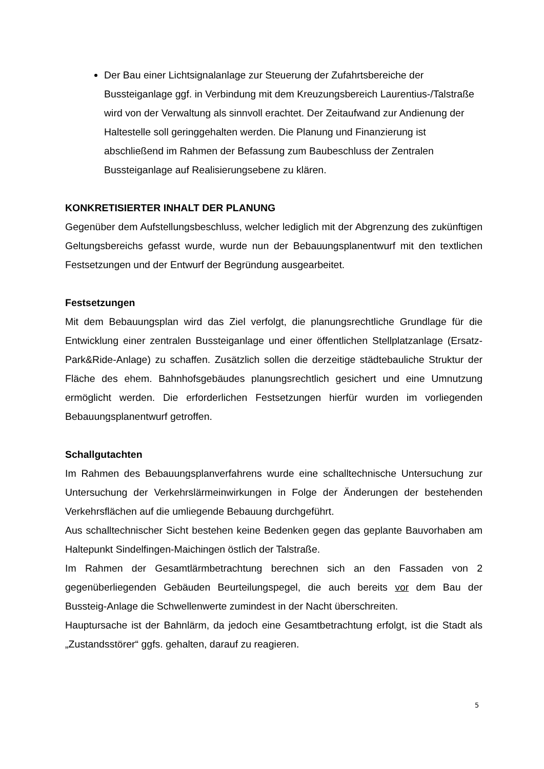Der Bau einer Lichtsignalanlage zur Steuerung der Zufahrtsbereiche der Bussteiganlage ggf. in Verbindung mit dem Kreuzungsbereich Laurentius-/Talstraße wird von der Verwaltung als sinnvoll erachtet. Der Zeitaufwand zur Andienung der Haltestelle soll geringgehalten werden. Die Planung und Finanzierung ist abschließend im Rahmen der Befassung zum Baubeschluss der Zentralen Bussteiganlage auf Realisierungsebene zu klären.
KONKRETISIERTER INHALT DER PLANUNG
Gegenüber dem Aufstellungsbeschluss, welcher lediglich mit der Abgrenzung des zukünftigen Geltungsbereichs gefasst wurde, wurde nun der Bebauungsplanentwurf mit den textlichen Festsetzungen und der Entwurf der Begründung ausgearbeitet.
Festsetzungen
Mit dem Bebauungsplan wird das Ziel verfolgt, die planungsrechtliche Grundlage für die Entwicklung einer zentralen Bussteiganlage und einer öffentlichen Stellplatzanlage (Ersatz-Park&Ride-Anlage) zu schaffen. Zusätzlich sollen die derzeitige städtebauliche Struktur der Fläche des ehem. Bahnhofsgebäudes planungsrechtlich gesichert und eine Umnutzung ermöglicht werden. Die erforderlichen Festsetzungen hierfür wurden im vorliegenden Bebauungsplanentwurf getroffen.
Schallgutachten
Im Rahmen des Bebauungsplanverfahrens wurde eine schalltechnische Untersuchung zur Untersuchung der Verkehrslärmeinwirkungen in Folge der Änderungen der bestehenden Verkehrsflächen auf die umliegende Bebauung durchgeführt.
Aus schalltechnischer Sicht bestehen keine Bedenken gegen das geplante Bauvorhaben am Haltepunkt Sindelfingen-Maichingen östlich der Talstraße.
Im Rahmen der Gesamtlärmbetrachtung berechnen sich an den Fassaden von 2 gegenüberliegenden Gebäuden Beurteilungspegel, die auch bereits vor dem Bau der Bussteig-Anlage die Schwellenwerte zumindest in der Nacht überschreiten.
Hauptursache ist der Bahnlärm, da jedoch eine Gesamtbetrachtung erfolgt, ist die Stadt als „Zustandsstörer“ ggfs. gehalten, darauf zu reagieren.
5